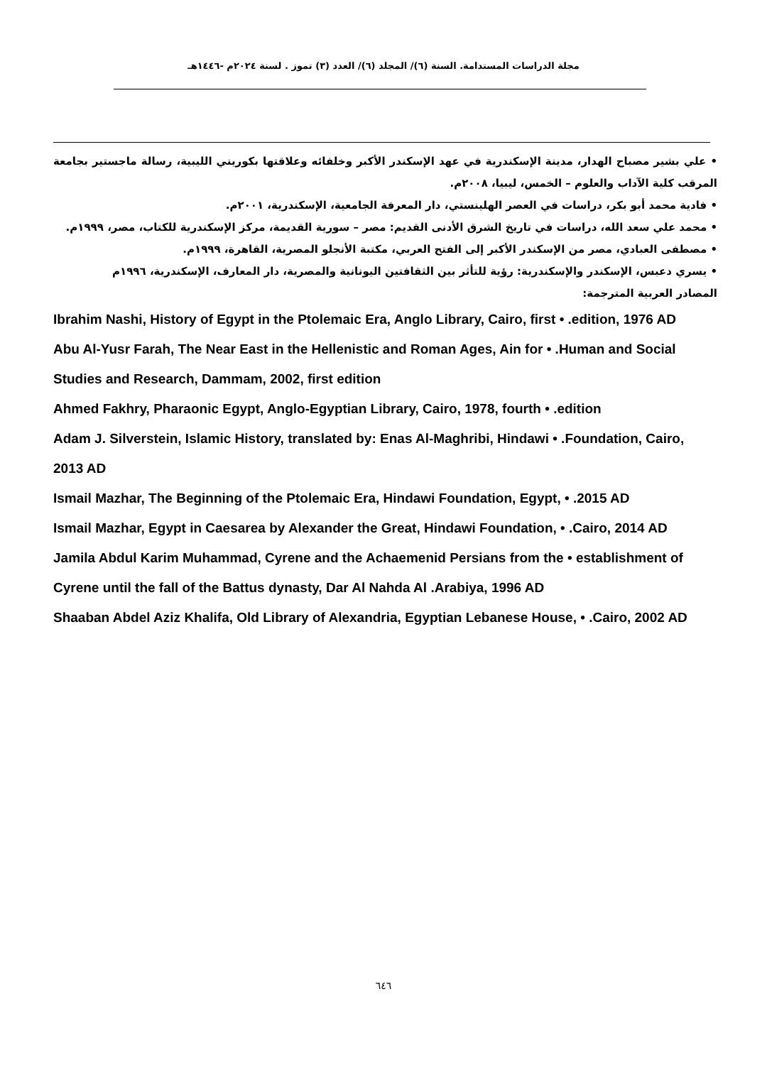مجلة الدراسات المستدامة. السنة (٦)/ المجلد (٦)/ العدد (٣) تموز . لسنة ٢٠٢٤م -١٤٤٦هـ
• علي بشير مصباح الهدار، مدينة الإسكندرية في عهد الإسكندر الأكبر وخلفائه وعلاقتها بكوريني الليبية، رسالة ماجستير بجامعة المرقب كلية الآداب والعلوم – الخمس، ليبيا، ٢٠٠٨م.
• فادية محمد أبو بكر، دراسات في العصر الهلينستي، دار المعرفة الجامعية، الإسكندرية، ٢٠٠١م.
• محمد علي سعد الله، دراسات في تاريخ الشرق الأدنى القديم: مصر – سورية القديمة، مركز الإسكندرية للكتاب، مصر، ١٩٩٩م.
• مصطفى العبادي، مصر من الإسكندر الأكبر إلى الفتح العربي، مكتبة الأنجلو المصرية، القاهرة، ١٩٩٩م.
• يسري دعبس، الإسكندر والإسكندرية: رؤية للتأثر بين الثقافتين اليونانية والمصرية، دار المعارف، الإسكندرية، ١٩٩٦م
المصادر العربية المترجمة:
Ibrahim Nashi, History of Egypt in the Ptolemaic Era, Anglo Library, Cairo, first • .edition, 1976 AD
Abu Al-Yusr Farah, The Near East in the Hellenistic and Roman Ages, Ain for • .Human and Social Studies and Research, Dammam, 2002, first edition
Ahmed Fakhry, Pharaonic Egypt, Anglo-Egyptian Library, Cairo, 1978, fourth • .edition
Adam J. Silverstein, Islamic History, translated by: Enas Al-Maghribi, Hindawi • .Foundation, Cairo, 2013 AD
Ismail Mazhar, The Beginning of the Ptolemaic Era, Hindawi Foundation, Egypt, • .2015 AD
Ismail Mazhar, Egypt in Caesarea by Alexander the Great, Hindawi Foundation, • .Cairo, 2014 AD
Jamila Abdul Karim Muhammad, Cyrene and the Achaemenid Persians from the • establishment of Cyrene until the fall of the Battus dynasty, Dar Al Nahda Al .Arabiya, 1996 AD
Shaaban Abdel Aziz Khalifa, Old Library of Alexandria, Egyptian Lebanese House, • .Cairo, 2002 AD
٦٤٦